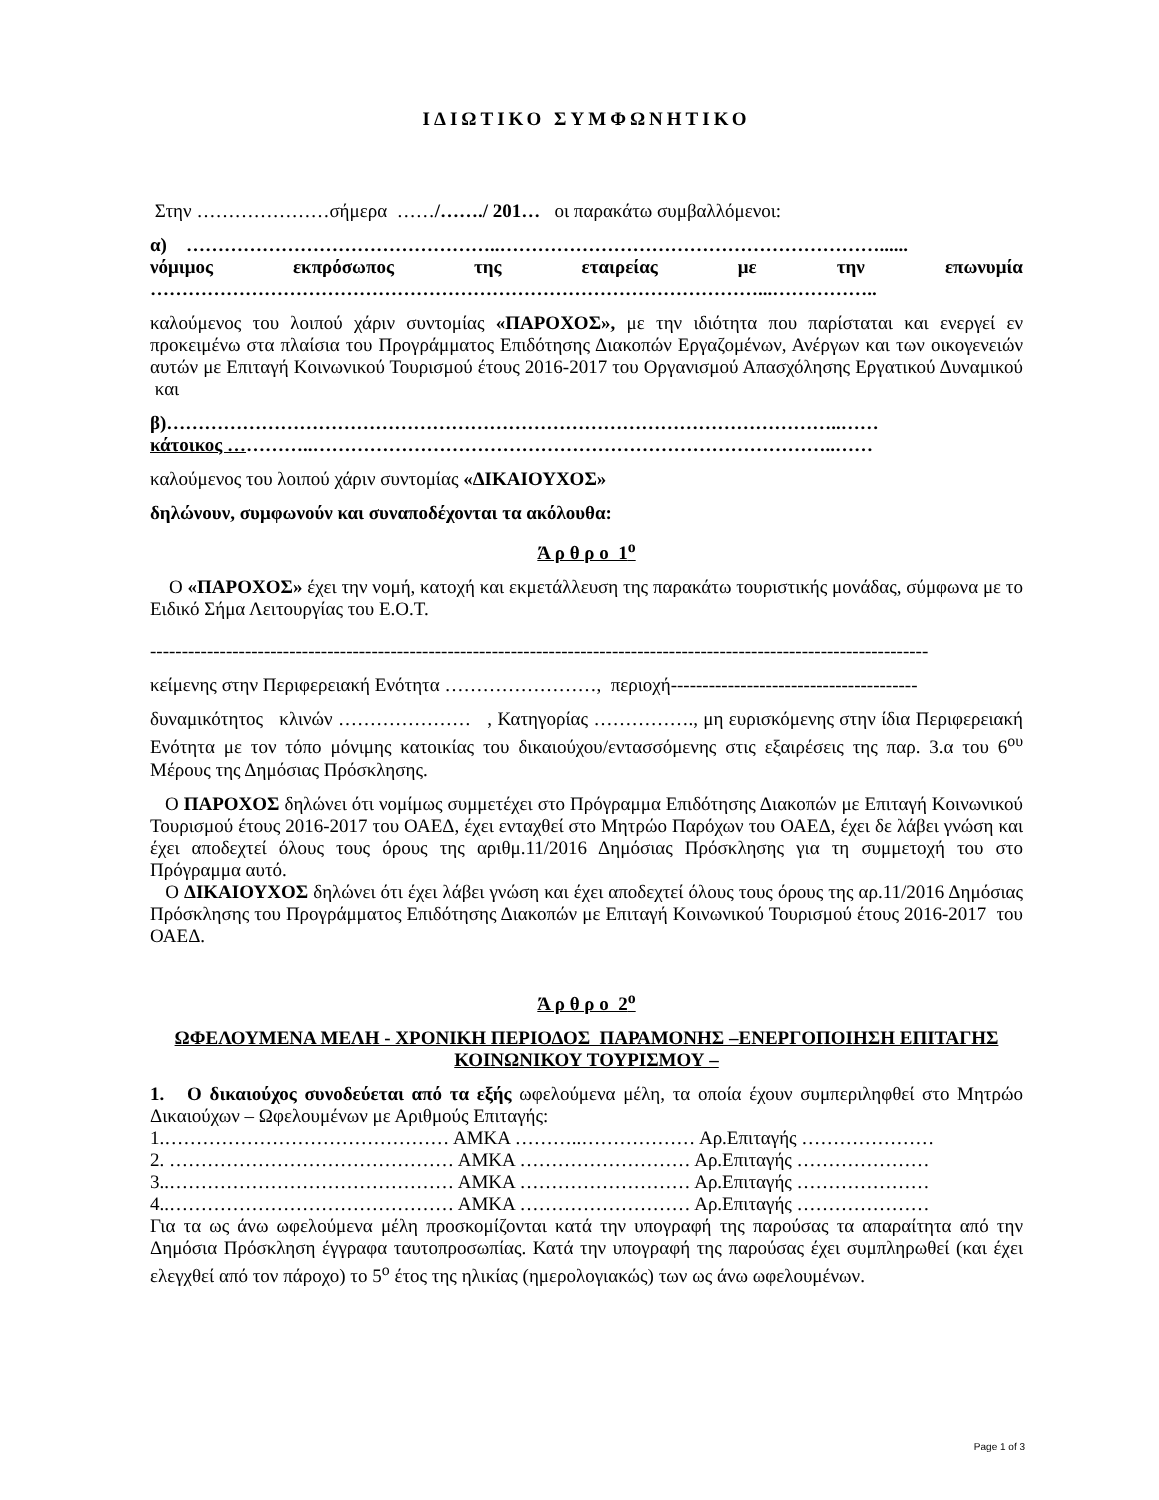ΙΔΙΩΤΙΚΟ ΣΥΜΦΩΝΗΤΙΚΟ
Στην …………………σήμερα ……/……./ 201… οι παρακάτω συμβαλλόμενοι:
α) …………………………………………..……………………………………………………......
νόμιμος εκπρόσωπος της εταιρείας με την επωνυμία
……………………………………………………………………………………...……………..
καλούμενος του λοιπού χάριν συντομίας «ΠΑΡΟΧΟΣ», με την ιδιότητα που παρίσταται και ενεργεί εν προκειμένω στα πλαίσια του Προγράμματος Επιδότησης Διακοπών Εργαζομένων, Ανέργων και των οικογενειών αυτών με Επιταγή Κοινωνικού Τουρισμού έτους 2016-2017 του Οργανισμού Απασχόλησης Εργατικού Δυναμικού και
β)……………………………………………………………………………………………..……
κάτοικος …………..………………………………………………………………………..……
καλούμενος του λοιπού χάριν συντομίας «ΔΙΚΑΙΟΥΧΟΣ»
δηλώνουν, συμφωνούν και συναποδέχονται τα ακόλουθα:
Ά ρ θ ρ ο 1<sup>ο</sup>
Ο «ΠΑΡΟΧΟΣ» έχει την νομή, κατοχή και εκμετάλλευση της παρακάτω τουριστικής μονάδας, σύμφωνα με το Ειδικό Σήμα Λειτουργίας του Ε.Ο.Τ.
---------------------------------------------------------------------------------------------------------------------------
κείμενης στην Περιφερειακή Ενότητα ……………………, περιοχή---------------------------------------
δυναμικότητος κλινών ………………… , Κατηγορίας ……………., μη ευρισκόμενης στην ίδια Περιφερειακή Ενότητα με τον τόπο μόνιμης κατοικίας του δικαιούχου/εντασσόμενης στις εξαιρέσεις της παρ. 3.α του 6<sup>ου</sup> Μέρους της Δημόσιας Πρόσκλησης.
Ο ΠΑΡΟΧΟΣ δηλώνει ότι νομίμως συμμετέχει στο Πρόγραμμα Επιδότησης Διακοπών με Επιταγή Κοινωνικού Τουρισμού έτους 2016-2017 του ΟΑΕΔ, έχει ενταχθεί στο Μητρώο Παρόχων του ΟΑΕΔ, έχει δε λάβει γνώση και έχει αποδεχτεί όλους τους όρους της αριθμ.11/2016 Δημόσιας Πρόσκλησης για τη συμμετοχή του στο Πρόγραμμα αυτό.
Ο ΔΙΚΑΙΟΥΧΟΣ δηλώνει ότι έχει λάβει γνώση και έχει αποδεχτεί όλους τους όρους της αρ.11/2016 Δημόσιας Πρόσκλησης του Προγράμματος Επιδότησης Διακοπών με Επιταγή Κοινωνικού Τουρισμού έτους 2016-2017 του ΟΑΕΔ.
Ά ρ θ ρ ο 2<sup>ο</sup>
ΩΦΕΛΟΥΜΕΝΑ ΜΕΛΗ - ΧΡΟΝΙΚΗ ΠΕΡΙΟΔΟΣ ΠΑΡΑΜΟΝΗΣ –ΕΝΕΡΓΟΠΟΙΗΣΗ ΕΠΙΤΑΓΗΣ ΚΟΙΝΩΝΙΚΟΥ ΤΟΥΡΙΣΜΟΥ –
1. Ο δικαιούχος συνοδεύεται από τα εξής ωφελούμενα μέλη, τα οποία έχουν συμπεριληφθεί στο Μητρώο Δικαιούχων – Ωφελουμένων με Αριθμούς Επιταγής:
1.……………………………………… ΑΜΚΑ ………..……………… Αρ.Επιταγής …………………
2. ……………………………………… ΑΜΚΑ ……………………… Αρ.Επιταγής …………………
3..……………………………………… ΑΜΚΑ ……………………… Αρ.Επιταγής …………………
4..……………………………………… ΑΜΚΑ ……………………… Αρ.Επιταγής …………………
Για τα ως άνω ωφελούμενα μέλη προσκομίζονται κατά την υπογραφή της παρούσας τα απαραίτητα από την Δημόσια Πρόσκληση έγγραφα ταυτοπροσωπίας. Κατά την υπογραφή της παρούσας έχει συμπληρωθεί (και έχει ελεγχθεί από τον πάροχο) το 5<sup>ο</sup> έτος της ηλικίας (ημερολογιακώς) των ως άνω ωφελουμένων.
Page 1 of 3